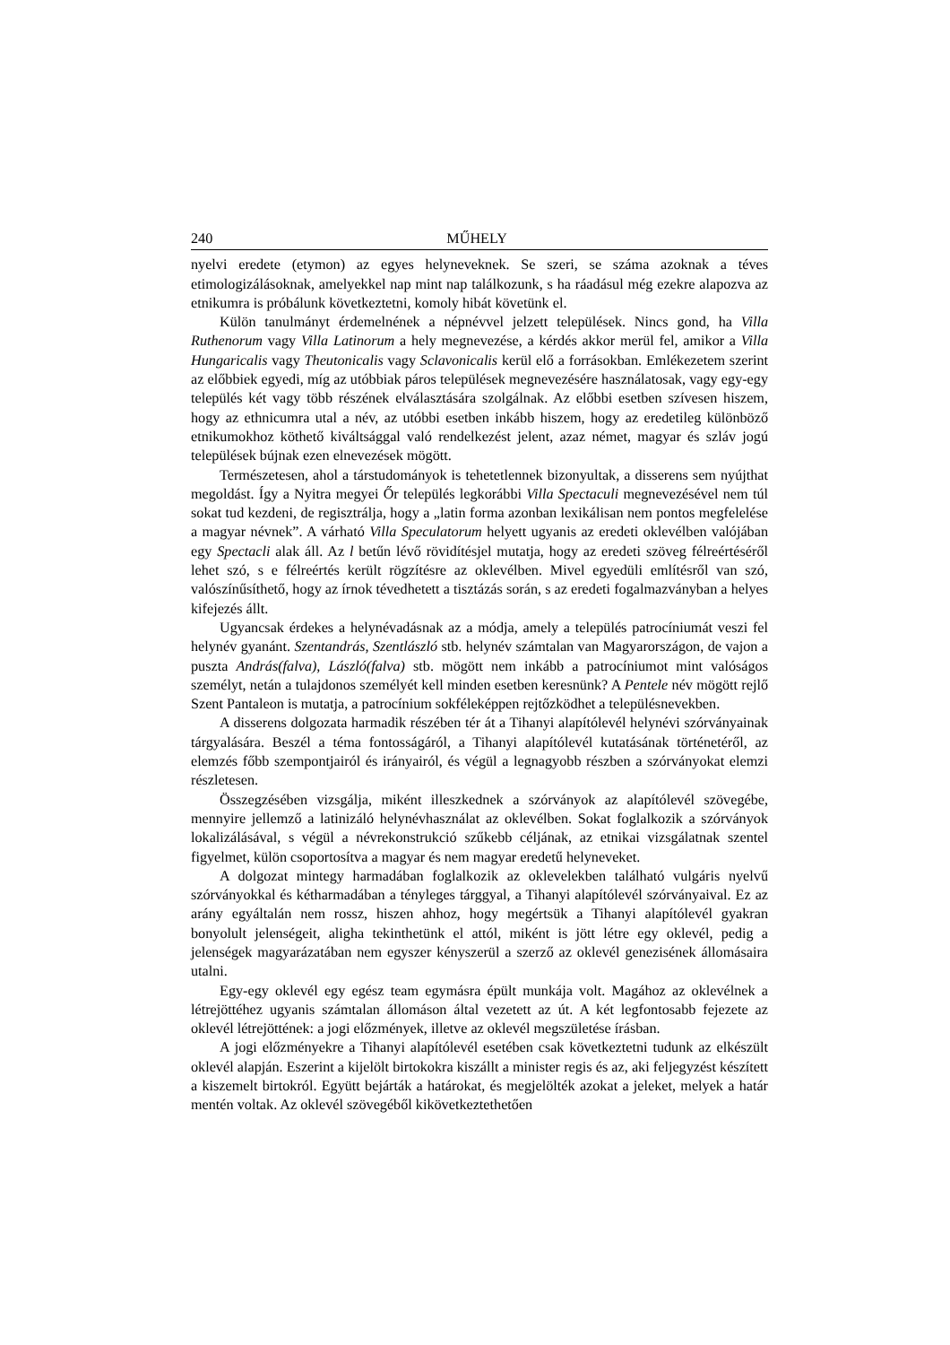240 MŰHELY
nyelvi eredete (etymon) az egyes helyneveknek. Se szeri, se száma azoknak a téves etimologizálásoknak, amelyekkel nap mint nap találkozunk, s ha ráadásul még ezekre alapozva az etnikumra is próbálunk következtetni, komoly hibát követünk el.
Külön tanulmányt érdemelnének a népnévvel jelzett települések. Nincs gond, ha Villa Ruthenorum vagy Villa Latinorum a hely megnevezése, a kérdés akkor merül fel, amikor a Villa Hungaricalis vagy Theutonicalis vagy Sclavonicalis kerül elő a forrásokban. Emlékezetem szerint az előbbiek egyedi, míg az utóbbiak páros települések megnevezésére használatosak, vagy egy-egy település két vagy több részének elválasztására szolgálnak. Az előbbi esetben szívesen hiszem, hogy az ethnicumra utal a név, az utóbbi esetben inkább hiszem, hogy az eredetileg különböző etnikumokhoz köthető kiváltsággal való rendelkezést jelent, azaz német, magyar és szláv jogú települések bújnak ezen elnevezések mögött.
Természetesen, ahol a társtudományok is tehetetlennek bizonyultak, a disserens sem nyújthat megoldást. Így a Nyitra megyei Őr település legkorábbi Villa Spectaculi megnevezésével nem túl sokat tud kezdeni, de regisztrálja, hogy a „latin forma azonban lexikálisan nem pontos megfelelése a magyar névnek”. A várható Villa Speculatorum helyett ugyanis az eredeti oklevélben valójában egy Spectacli alak áll. Az l betűn lévő rövidítésjel mutatja, hogy az eredeti szöveg félreértéséről lehet szó, s e félreértés került rögzítésre az oklevélben. Mivel egyedüli említésről van szó, valószínűsíthető, hogy az írnok tévedhetett a tisztázás során, s az eredeti fogalmazványban a helyes kifejezés állt.
Ugyancsak érdekes a helynévadásnak az a módja, amely a település patrocíniumát veszi fel helynév gyanánt. Szentandrás, Szentlászló stb. helynév számtalan van Magyarországon, de vajon a puszta András(falva), László(falva) stb. mögött nem inkább a patrocíniumot mint valóságos személyt, netán a tulajdonos személyét kell minden esetben keresnünk? A Pentele név mögött rejlő Szent Pantaleon is mutatja, a patrocínium sokféleképpen rejtőzködhet a településnevekben.
A disserens dolgozata harmadik részében tér át a Tihanyi alapítólevél helynévi szórványainak tárgyalására. Beszél a téma fontosságáról, a Tihanyi alapítólevél kutatásának történetéről, az elemzés főbb szempontjairól és irányairól, és végül a legnagyobb részben a szórványokat elemzi részletesen.
Összegzésében vizsgálja, miként illeszkednek a szórványok az alapítólevél szövegébe, mennyire jellemző a latinizáló helynévhasználat az oklevélben. Sokat foglalkozik a szórványok lokalizálásával, s végül a névrekonstrukció szűkebb céljának, az etnikai vizsgálatnak szentel figyelmet, külön csoportosítva a magyar és nem magyar eredetű helyneveket.
A dolgozat mintegy harmadában foglalkozik az oklevelekben található vulgáris nyelvű szórványokkal és kétharmadában a tényleges tárggyal, a Tihanyi alapítólevél szórványaival. Ez az arány egyáltalán nem rossz, hiszen ahhoz, hogy megértsük a Tihanyi alapítólevél gyakran bonyolult jelenségeit, aligha tekinthetünk el attól, miként is jött létre egy oklevél, pedig a jelenségek magyarázatában nem egyszer kényszerül a szerző az oklevél genezisének állomásaira utalni.
Egy-egy oklevél egy egész team egymásra épült munkája volt. Magához az oklevélnek a létrejöttéhez ugyanis számtalan állomáson által vezetett az út. A két legfontosabb fejezete az oklevél létrejöttének: a jogi előzmények, illetve az oklevél megszületése írásban.
A jogi előzményekre a Tihanyi alapítólevél esetében csak következtetni tudunk az elkészült oklevél alapján. Eszerint a kijelölt birtokokra kiszállt a minister regis és az, aki feljegyzést készített a kiszemelt birtokról. Együtt bejárták a határokat, és megjelölték azokat a jeleket, melyek a határ mentén voltak. Az oklevél szövegéből kikövetkeztethetően